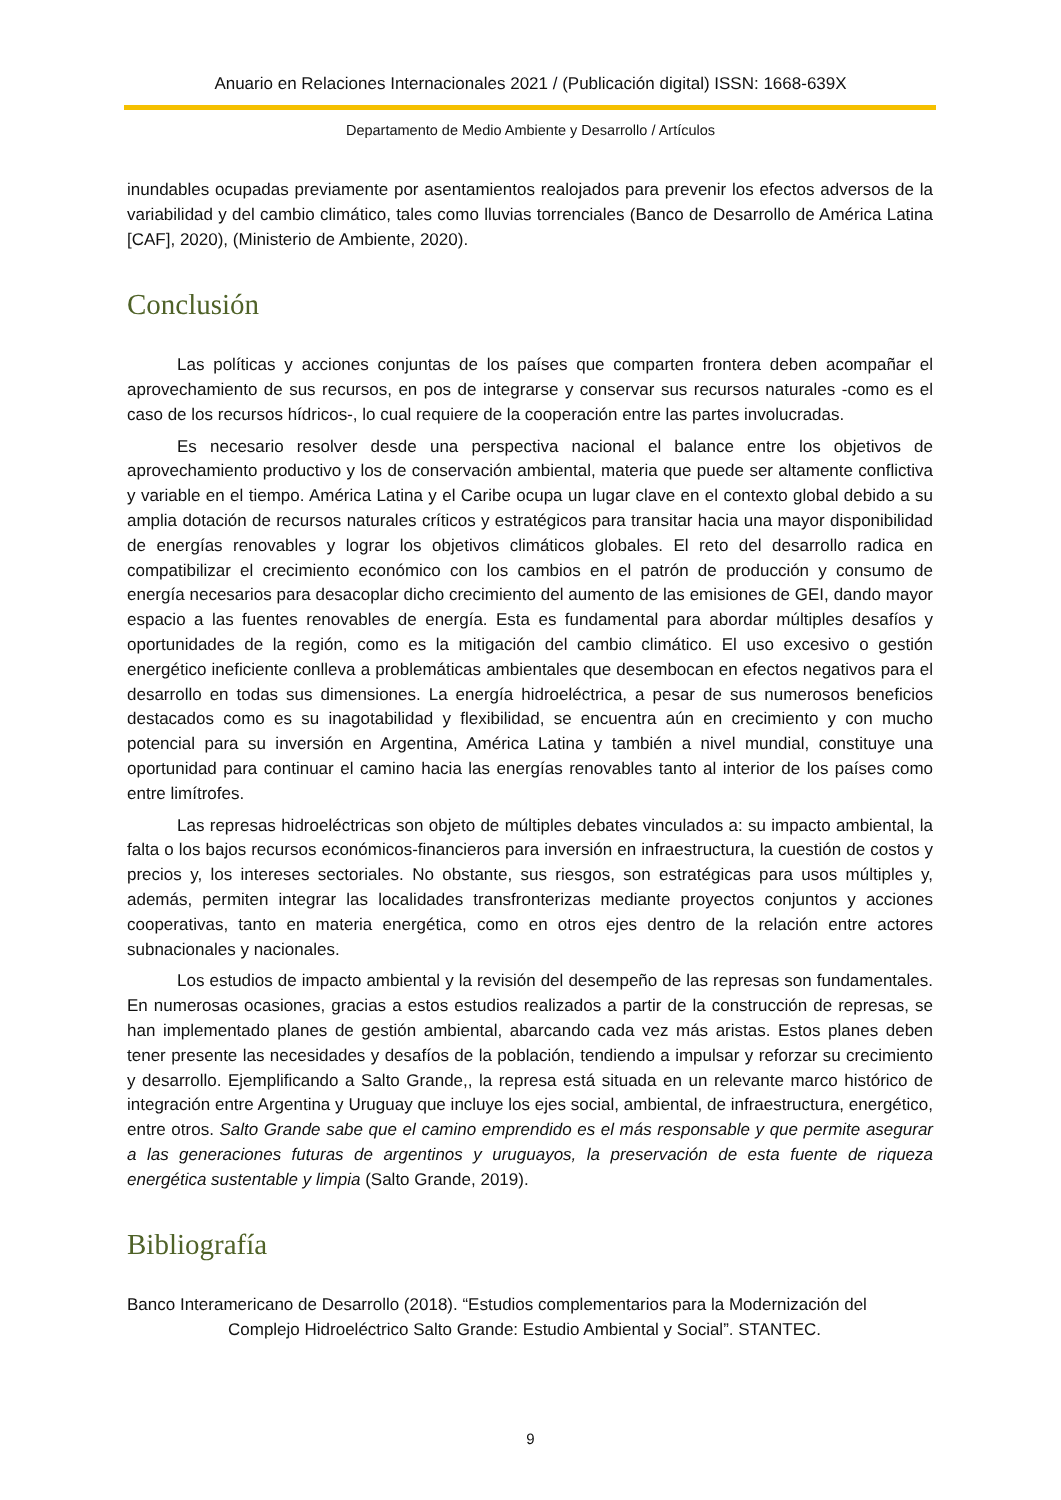Anuario en Relaciones Internacionales 2021 / (Publicación digital) ISSN: 1668-639X
Departamento de Medio Ambiente y Desarrollo / Artículos
inundables ocupadas previamente por asentamientos realojados para prevenir los efectos adversos de la variabilidad y del cambio climático, tales como lluvias torrenciales (Banco de Desarrollo de América Latina [CAF], 2020), (Ministerio de Ambiente, 2020).
Conclusión
Las políticas y acciones conjuntas de los países que comparten frontera deben acompañar el aprovechamiento de sus recursos, en pos de integrarse y conservar sus recursos naturales -como es el caso de los recursos hídricos-, lo cual requiere de la cooperación entre las partes involucradas.
Es necesario resolver desde una perspectiva nacional el balance entre los objetivos de aprovechamiento productivo y los de conservación ambiental, materia que puede ser altamente conflictiva y variable en el tiempo. América Latina y el Caribe ocupa un lugar clave en el contexto global debido a su amplia dotación de recursos naturales críticos y estratégicos para transitar hacia una mayor disponibilidad de energías renovables y lograr los objetivos climáticos globales. El reto del desarrollo radica en compatibilizar el crecimiento económico con los cambios en el patrón de producción y consumo de energía necesarios para desacoplar dicho crecimiento del aumento de las emisiones de GEI, dando mayor espacio a las fuentes renovables de energía. Esta es fundamental para abordar múltiples desafíos y oportunidades de la región, como es la mitigación del cambio climático. El uso excesivo o gestión energético ineficiente conlleva a problemáticas ambientales que desembocan en efectos negativos para el desarrollo en todas sus dimensiones. La energía hidroeléctrica, a pesar de sus numerosos beneficios destacados como es su inagotabilidad y flexibilidad, se encuentra aún en crecimiento y con mucho potencial para su inversión en Argentina, América Latina y también a nivel mundial, constituye una oportunidad para continuar el camino hacia las energías renovables tanto al interior de los países como entre limítrofes.
Las represas hidroeléctricas son objeto de múltiples debates vinculados a: su impacto ambiental, la falta o los bajos recursos económicos-financieros para inversión en infraestructura, la cuestión de costos y precios y, los intereses sectoriales. No obstante, sus riesgos, son estratégicas para usos múltiples y, además, permiten integrar las localidades transfronterizas mediante proyectos conjuntos y acciones cooperativas, tanto en materia energética, como en otros ejes dentro de la relación entre actores subnacionales y nacionales.
Los estudios de impacto ambiental y la revisión del desempeño de las represas son fundamentales. En numerosas ocasiones, gracias a estos estudios realizados a partir de la construcción de represas, se han implementado planes de gestión ambiental, abarcando cada vez más aristas. Estos planes deben tener presente las necesidades y desafíos de la población, tendiendo a impulsar y reforzar su crecimiento y desarrollo. Ejemplificando a Salto Grande,, la represa está situada en un relevante marco histórico de integración entre Argentina y Uruguay que incluye los ejes social, ambiental, de infraestructura, energético, entre otros. Salto Grande sabe que el camino emprendido es el más responsable y que permite asegurar a las generaciones futuras de argentinos y uruguayos, la preservación de esta fuente de riqueza energética sustentable y limpia (Salto Grande, 2019).
Bibliografía
Banco Interamericano de Desarrollo (2018). “Estudios complementarios para la Modernización del Complejo Hidroeléctrico Salto Grande: Estudio Ambiental y Social”. STANTEC.
9